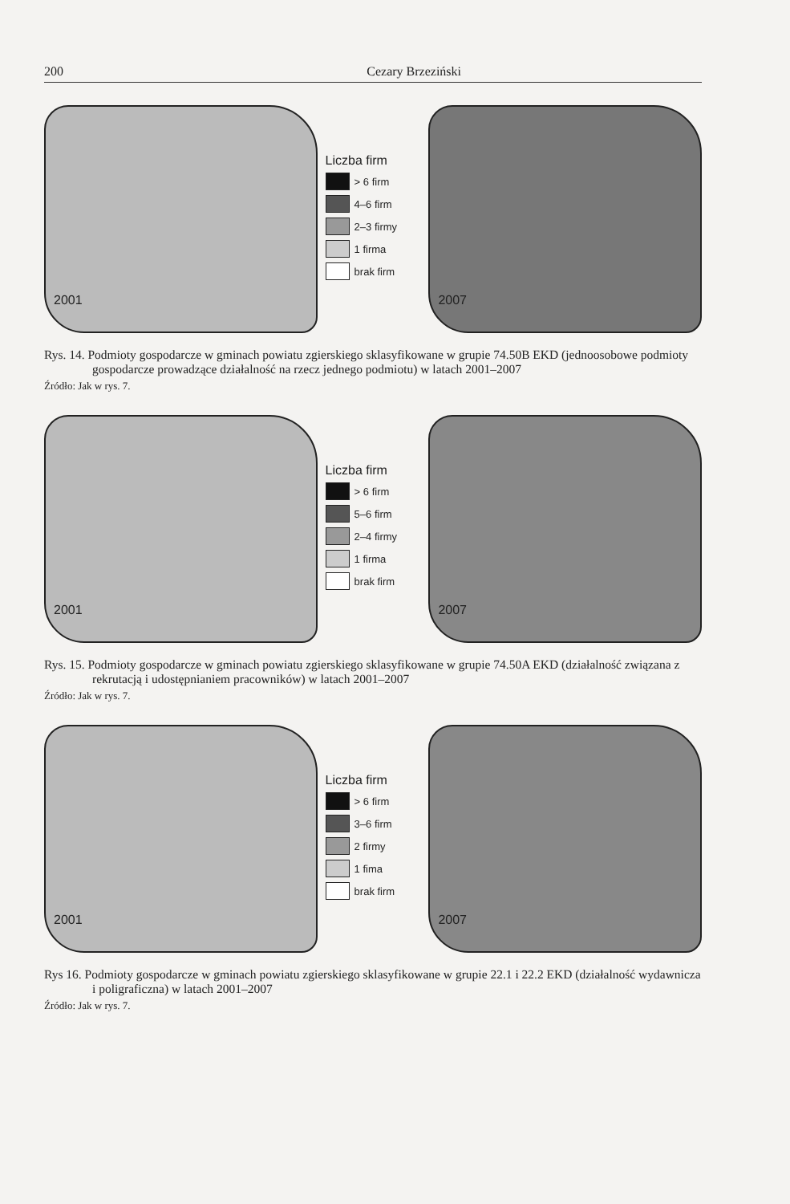200 Cezary Brzeziński
2001
Liczba firm
> 6 firm
4–6 firm
2–3 firmy
1 firma
brak firm
2007
Rys. 14. Podmioty gospodarcze w gminach powiatu zgierskiego sklasyfikowane w grupie 74.50B EKD (jednoosobowe podmioty gospodarcze prowadzące działalność na rzecz jednego podmiotu) w latach 2001–2007
Źródło: Jak w rys. 7.
2001
Liczba firm
> 6 firm
5–6 firm
2–4 firmy
1 firma
brak firm
2007
Rys. 15. Podmioty gospodarcze w gminach powiatu zgierskiego sklasyfikowane w grupie 74.50A EKD (działalność związana z rekrutacją i udostępnianiem pracowników) w latach 2001–2007
Źródło: Jak w rys. 7.
2001
Liczba firm
> 6 firm
3–6 firm
2 firmy
1 fima
brak firm
2007
Rys 16. Podmioty gospodarcze w gminach powiatu zgierskiego sklasyfikowane w grupie 22.1 i 22.2 EKD (działalność wydawnicza i poligraficzna) w latach 2001–2007
Źródło: Jak w rys. 7.